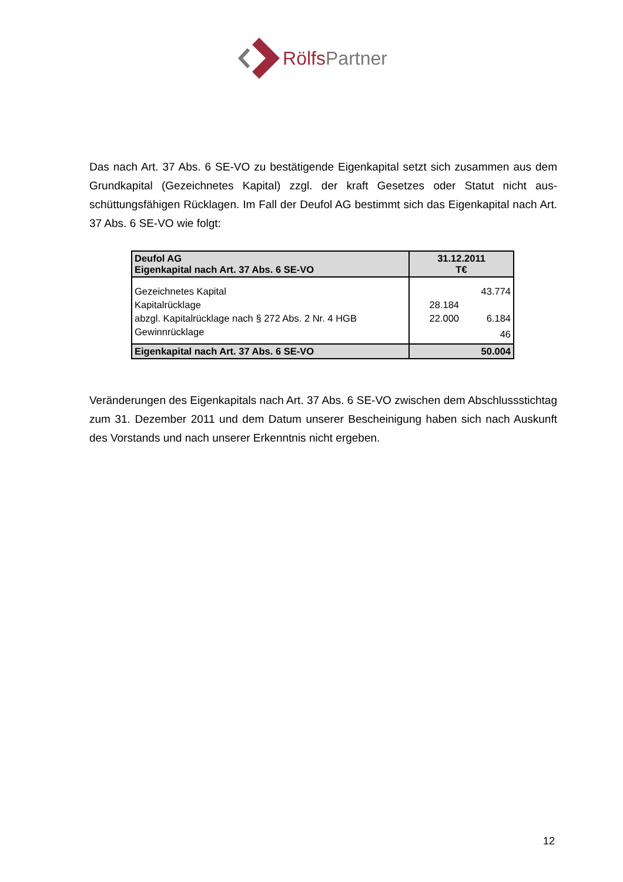Rölfs Partner
Das nach Art. 37 Abs. 6 SE-VO zu bestätigende Eigenkapital setzt sich zusammen aus dem Grundkapital (Gezeichnetes Kapital) zzgl. der kraft Gesetzes oder Statut nicht aus­schüttungsfähigen Rücklagen. Im Fall der Deufol AG bestimmt sich das Eigenkapital nach Art. 37 Abs. 6 SE-VO wie folgt:
| Deufol AG Eigenkapital nach Art. 37 Abs. 6 SE-VO | 31.12.2011 T€ | |
| Gezeichnetes Kapital | | 43.774 |
| Kapitalrücklage | 28.184 | |
| abzgl. Kapitalrücklage nach § 272 Abs. 2 Nr. 4 HGB | 22.000 | 6.184 |
| Gewinnrücklage | | 46 |
| Eigenkapital nach Art. 37 Abs. 6 SE-VO | 50.004 | |
Veränderungen des Eigenkapitals nach Art. 37 Abs. 6 SE-VO zwischen dem Abschluss­stichtag zum 31. Dezember 2011 und dem Datum unserer Bescheinigung haben sich nach Auskunft des Vorstands und nach unserer Erkenntnis nicht ergeben.
12